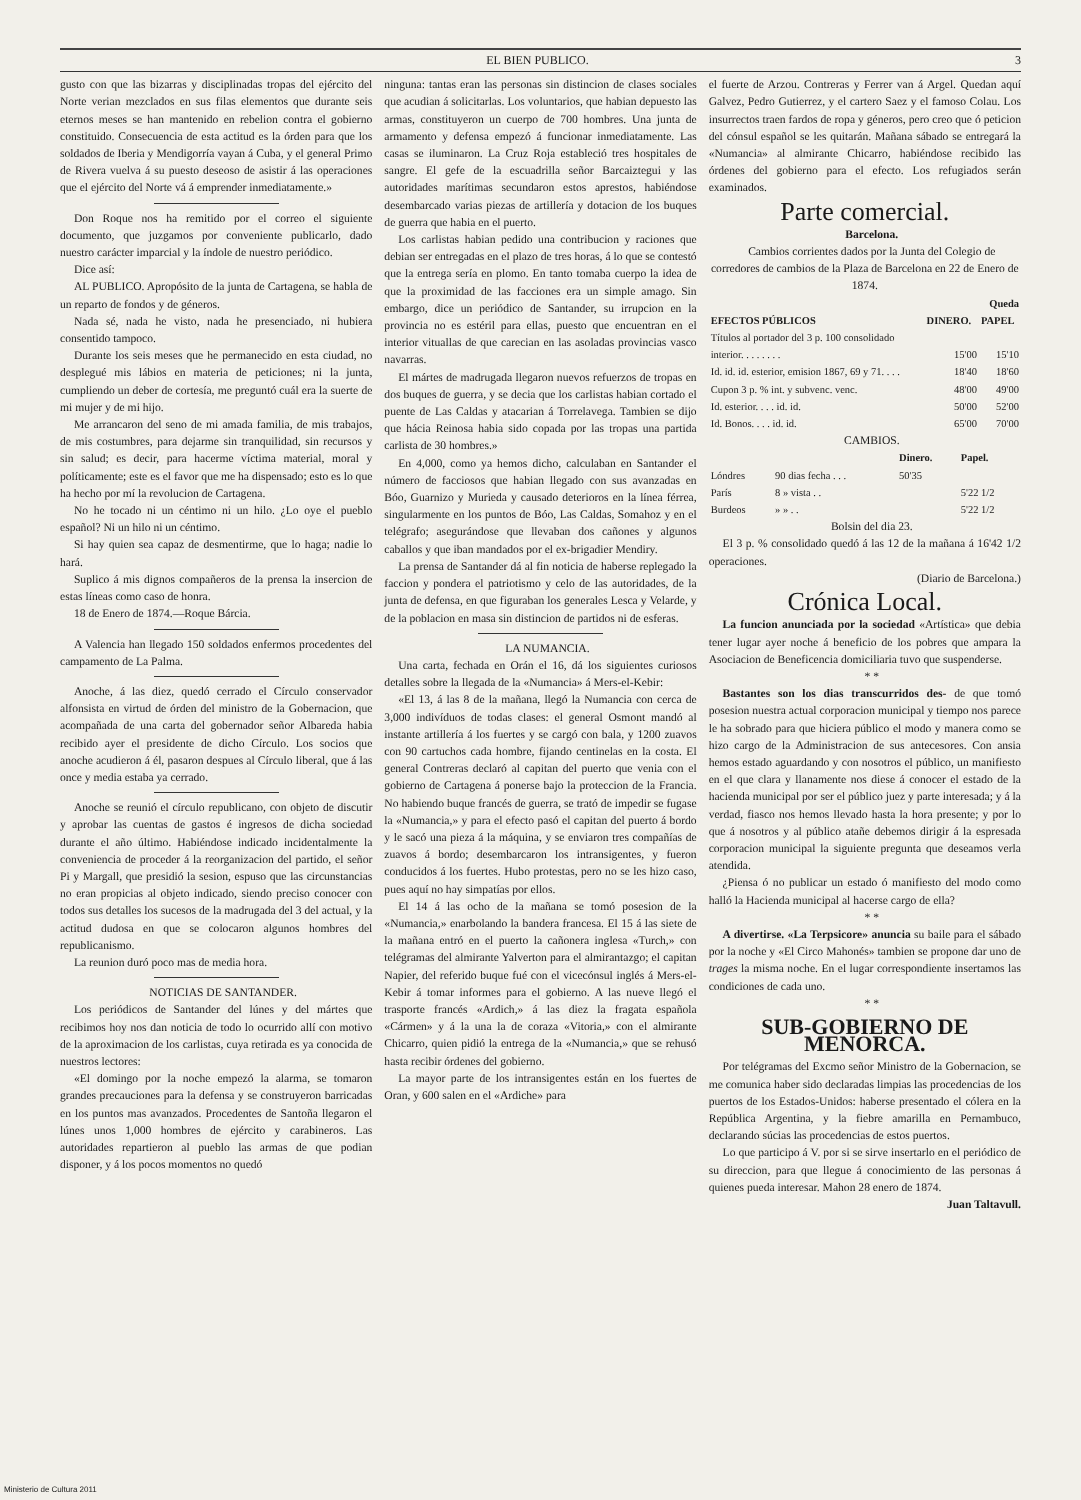EL BIEN PUBLICO. 3
gusto con que las bizarras y disciplinadas tropas del ejército del Norte verian mezclados en sus filas elementos que durante seis eternos meses se han mantenido en rebelion contra el gobierno constituido. Consecuencia de esta actitud es la órden para que los soldados de Iberia y Mendigorría vayan á Cuba, y el general Primo de Rivera vuelva á su puesto deseoso de asistir á las operaciones que el ejército del Norte vá á emprender inmediatamente.»
Don Roque nos ha remitido por el correo el siguiente documento, que juzgamos por conveniente publicarlo, dado nuestro carácter imparcial y la índole de nuestro periódico.
Dice así:
AL PUBLICO. Apropósito de la junta de Cartagena, se habla de un reparto de fondos y de géneros.
Nada sé, nada he visto, nada he presenciado, ni hubiera consentido tampoco.
Durante los seis meses que he permanecido en esta ciudad, no desplegué mis lábios en materia de peticiones; ni la junta, cumpliendo un deber de cortesía, me preguntó cuál era la suerte de mi mujer y de mi hijo.
Me arrancaron del seno de mi amada familia, de mis trabajos, de mis costumbres, para dejarme sin tranquilidad, sin recursos y sin salud; es decir, para hacerme víctima material, moral y políticamente; este es el favor que me ha dispensado; esto es lo que ha hecho por mí la revolucion de Cartagena.
No he tocado ni un céntimo ni un hilo. ¿Lo oye el pueblo español? Ni un hilo ni un céntimo.
Si hay quien sea capaz de desmentirme, que lo haga; nadie lo hará.
Suplico á mis dignos compañeros de la prensa la insercion de estas líneas como caso de honra.
18 de Enero de 1874.—Roque Bárcia.
A Valencia han llegado 150 soldados enfermos procedentes del campamento de La Palma.
Anoche, á las diez, quedó cerrado el Círculo conservador alfonsista en virtud de órden del ministro de la Gobernacion, que acompañada de una carta del gobernador señor Albareda habia recibido ayer el presidente de dicho Círculo. Los socios que anoche acudieron á él, pasaron despues al Círculo liberal, que á las once y media estaba ya cerrado.
Anoche se reunió el círculo republicano, con objeto de discutir y aprobar las cuentas de gastos é ingresos de dicha sociedad durante el año último. Habiéndose indicado incidentalmente la conveniencia de proceder á la reorganizacion del partido, el señor Pi y Margall, que presidió la sesion, espuso que las circunstancias no eran propicias al objeto indicado, siendo preciso conocer con todos sus detalles los sucesos de la madrugada del 3 del actual, y la actitud dudosa en que se colocaron algunos hombres del republicanismo.
La reunion duró poco mas de media hora.
NOTICIAS DE SANTANDER.
Los periódicos de Santander del lúnes y del mártes que recibimos hoy nos dan noticia de todo lo ocurrido allí con motivo de la aproximacion de los carlistas, cuya retirada es ya conocida de nuestros lectores:
«El domingo por la noche empezó la alarma, se tomaron grandes precauciones para la defensa y se construyeron barricadas en los puntos mas avanzados. Procedentes de Santoña llegaron el lúnes unos 1,000 hombres de ejército y carabineros. Las autoridades repartieron al pueblo las armas de que podian disponer, y á los pocos momentos no quedó
ninguna: tantas eran las personas sin distincion de clases sociales que acudian á solicitarlas. Los voluntarios, que habian depuesto las armas, constituyeron un cuerpo de 700 hombres. Una junta de armamento y defensa empezó á funcionar inmediatamente. Las casas se iluminaron. La Cruz Roja estableció tres hospitales de sangre. El gefe de la escuadrilla señor Barcaiztegui y las autoridades marítimas secundaron estos aprestos, habiéndose desembarcado varias piezas de artillería y dotacion de los buques de guerra que habia en el puerto.
Los carlistas habian pedido una contribucion y raciones que debian ser entregadas en el plazo de tres horas, á lo que se contestó que la entrega sería en plomo. En tanto tomaba cuerpo la idea de que la proximidad de las facciones era un simple amago. Sin embargo, dice un periódico de Santander, su irrupcion en la provincia no es estéril para ellas, puesto que encuentran en el interior vituallas de que carecian en las asoladas provincias vasco navarras.
El mártes de madrugada llegaron nuevos refuerzos de tropas en dos buques de guerra, y se decia que los carlistas habian cortado el puente de Las Caldas y atacarian á Torrelavega. Tambien se dijo que hácia Reinosa habia sido copada por las tropas una partida carlista de 30 hombres.»
En 4,000, como ya hemos dicho, calculaban en Santander el número de facciosos que habian llegado con sus avanzadas en Bóo, Guarnizo y Murieda y causado deterioros en la línea férrea, singularmente en los puntos de Bóo, Las Caldas, Somahoz y en el telégrafo; asegurándose que llevaban dos cañones y algunos caballos y que iban mandados por el ex-brigadier Mendiry.
La prensa de Santander dá al fin noticia de haberse replegado la faccion y pondera el patriotismo y celo de las autoridades, de la junta de defensa, en que figuraban los generales Lesca y Velarde, y de la poblacion en masa sin distincion de partidos ni de esferas.
LA NUMANCIA.
Una carta, fechada en Orán el 16, dá los siguientes curiosos detalles sobre la llegada de la «Numancia» á Mers-el-Kebir:
«El 13, á las 8 de la mañana, llegó la Numancia con cerca de 3,000 indivíduos de todas clases: el general Osmont mandó al instante artillería á los fuertes y se cargó con bala, y 1200 zuavos con 90 cartuchos cada hombre, fijando centinelas en la costa. El general Contreras declaró al capitan del puerto que venia con el gobierno de Cartagena á ponerse bajo la proteccion de la Francia. No habiendo buque francés de guerra, se trató de impedir se fugase la «Numancia,» y para el efecto pasó el capitan del puerto á bordo y le sacó una pieza á la máquina, y se enviaron tres compañías de zuavos á bordo; desembarcaron los intransigentes, y fueron conducidos á los fuertes. Hubo protestas, pero no se les hizo caso, pues aquí no hay simpatías por ellos.
El 14 á las ocho de la mañana se tomó posesion de la «Numancia,» enarbolando la bandera francesa. El 15 á las siete de la mañana entró en el puerto la cañonera inglesa «Turch,» con telégramas del almirante Yalverton para el almirantazgo; el capitan Napier, del referido buque fué con el vicecónsul inglés á Mers-el-Kebir á tomar informes para el gobierno. A las nueve llegó el trasporte francés «Ardich,» á las diez la fragata española «Cármen» y á la una la de coraza «Vitoria,» con el almirante Chicarro, quien pidió la entrega de la «Numancia,» que se rehusó hasta recibir órdenes del gobierno.
La mayor parte de los intransigentes están en los fuertes de Oran, y 600 salen en el «Ardiche» para
el fuerte de Arzou. Contreras y Ferrer van á Argel. Quedan aquí Galvez, Pedro Gutierrez, y el cartero Saez y el famoso Colau. Los insurrectos traen fardos de ropa y géneros, pero creo que ó peticion del cónsul español se les quitarán. Mañana sábado se entregará la «Numancia» al almirante Chicarro, habiéndose recibido las órdenes del gobierno para el efecto. Los refugiados serán examinados.
Parte comercial.
Barcelona.
Cambios corrientes dados por la Junta del Colegio de corredores de cambios de la Plaza de Barcelona en 22 de Enero de 1874.
| | Queda | |
| --- | --- | --- |
| EFECTOS PÚBLICOS | DINERO. | PAPEL |
| Títulos al portador del 3 p. 100 consolidado | | |
| interior. . . . . . . . | 15'00 | 15'10 |
| Id. id. id. esterior, emision 1867, 69 y 71. . . . | 18'40 | 18'60 |
| Cupon 3 p. % int. y subvenc. venc. | 48'00 | 49'00 |
| Id. esterior. . . . id. id. | 50'00 | 52'00 |
| Id. Bonos. . . . id. id. | 65'00 | 70'00 |
CAMBIOS.
| | | Dinero. | Papel. |
| --- | --- | --- | --- |
| Lóndres | 90 dias fecha . . . | 50'35 | |
| París | 8 » vista . . | | 5'22 1/2 |
| Burdeos | » » . . | | 5'22 1/2 |
Bolsin del dia 23.
El 3 p. % consolidado quedó á las 12 de la mañana á 16'42 1/2 operaciones.
(Diario de Barcelona.)
Crónica Local.
La funcion anunciada por la sociedad «Artística» que debia tener lugar ayer noche á beneficio de los pobres que ampara la Asociacion de Beneficencia domiciliaria tuvo que suspenderse.
* *
Bastantes son los dias transcurridos des- de que tomó posesion nuestra actual corporacion municipal y tiempo nos parece le ha sobrado para que hiciera público el modo y manera como se hizo cargo de la Administracion de sus antecesores. Con ansia hemos estado aguardando y con nosotros el público, un manifiesto en el que clara y llanamente nos diese á conocer el estado de la hacienda municipal por ser el público juez y parte interesada; y á la verdad, fiasco nos hemos llevado hasta la hora presente; y por lo que á nosotros y al público atañe debemos dirigir á la espresada corporacion municipal la siguiente pregunta que deseamos verla atendida.
¿Piensa ó no publicar un estado ó manifiesto del modo como halló la Hacienda municipal al hacerse cargo de ella?
* *
A divertirse. «La Terpsicore» anuncia su baile para el sábado por la noche y «El Circo Mahonés» tambien se propone dar uno de trages la misma noche. En el lugar correspondiente insertamos las condiciones de cada uno.
* *
SUB-GOBIERNO DE MENORCA.
Por telégramas del Excmo señor Ministro de la Gobernacion, se me comunica haber sido declaradas limpias las procedencias de los puertos de los Estados-Unidos: haberse presentado el cólera en la República Argentina, y la fiebre amarilla en Pernambuco, declarando súcias las procedencias de estos puertos.
Lo que participo á V. por si se sirve insertarlo en el periódico de su direccion, para que llegue á conocimiento de las personas á quienes pueda interesar. Mahon 28 enero de 1874.
Juan Taltavull.
Ministerio de Cultura 2011